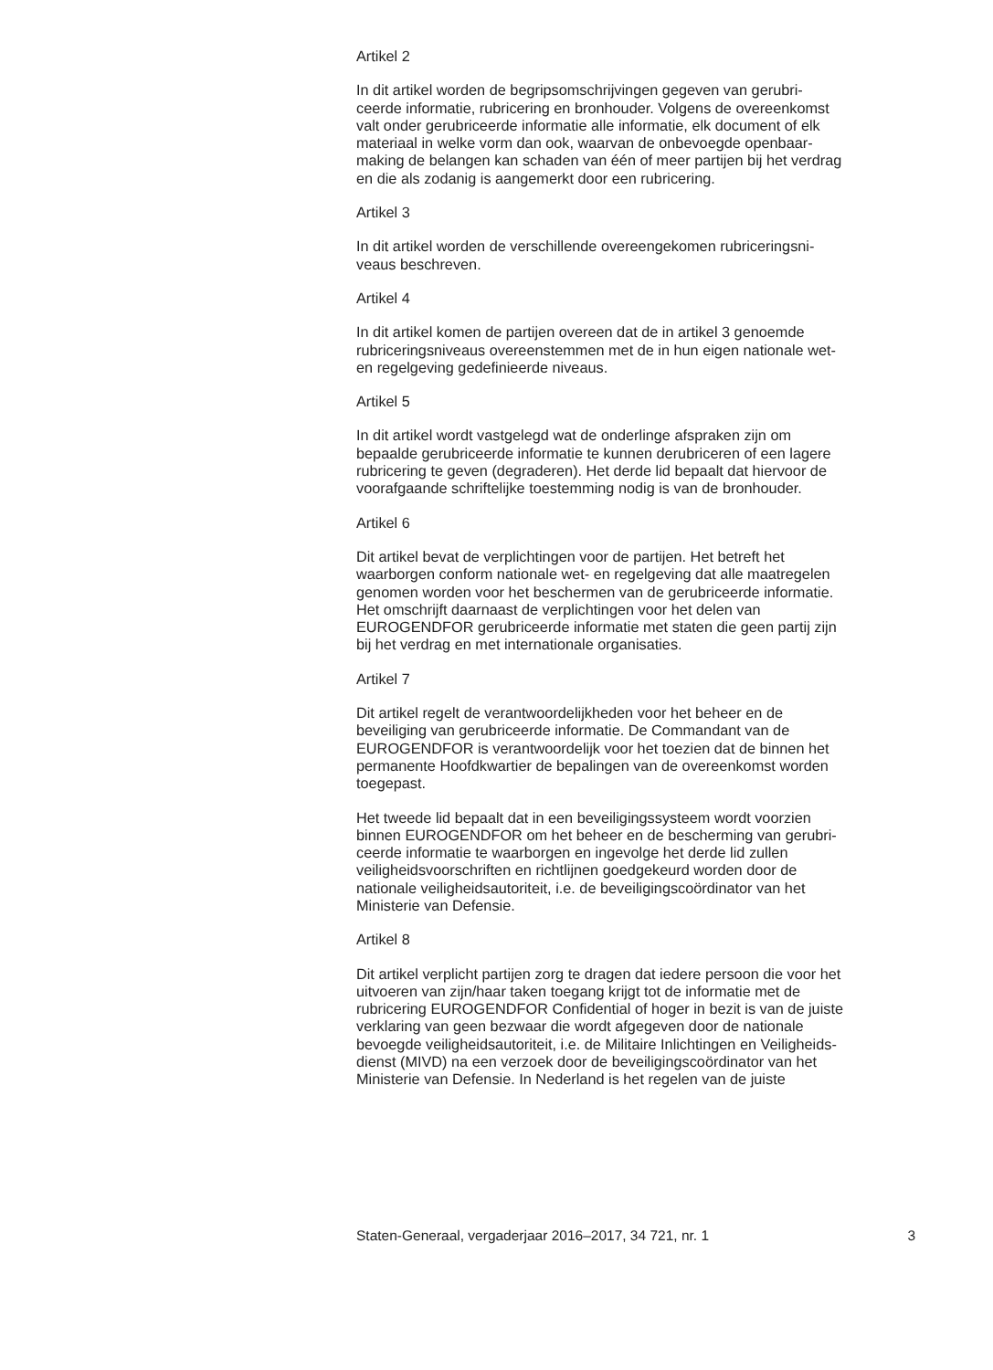Artikel 2
In dit artikel worden de begripsomschrijvingen gegeven van gerubri-
ceerde informatie, rubricering en bronhouder. Volgens de overeenkomst
valt onder gerubriceerde informatie alle informatie, elk document of elk
materiaal in welke vorm dan ook, waarvan de onbevoegde openbaar-
making de belangen kan schaden van één of meer partijen bij het verdrag
en die als zodanig is aangemerkt door een rubricering.
Artikel 3
In dit artikel worden de verschillende overeengekomen rubriceringsni-
veaus beschreven.
Artikel 4
In dit artikel komen de partijen overeen dat de in artikel 3 genoemde
rubriceringsniveaus overeenstemmen met de in hun eigen nationale wet-
en regelgeving gedefinieerde niveaus.
Artikel 5
In dit artikel wordt vastgelegd wat de onderlinge afspraken zijn om
bepaalde gerubriceerde informatie te kunnen derubriceren of een lagere
rubricering te geven (degraderen). Het derde lid bepaalt dat hiervoor de
voorafgaande schriftelijke toestemming nodig is van de bronhouder.
Artikel 6
Dit artikel bevat de verplichtingen voor de partijen. Het betreft het
waarborgen conform nationale wet- en regelgeving dat alle maatregelen
genomen worden voor het beschermen van de gerubriceerde informatie.
Het omschrijft daarnaast de verplichtingen voor het delen van
EUROGENDFOR gerubriceerde informatie met staten die geen partij zijn
bij het verdrag en met internationale organisaties.
Artikel 7
Dit artikel regelt de verantwoordelijkheden voor het beheer en de
beveiliging van gerubriceerde informatie. De Commandant van de
EUROGENDFOR is verantwoordelijk voor het toezien dat de binnen het
permanente Hoofdkwartier de bepalingen van de overeenkomst worden
toegepast.
Het tweede lid bepaalt dat in een beveiligingssysteem wordt voorzien
binnen EUROGENDFOR om het beheer en de bescherming van gerubri-
ceerde informatie te waarborgen en ingevolge het derde lid zullen
veiligheidsvoorschriften en richtlijnen goedgekeurd worden door de
nationale veiligheidsautoriteit, i.e. de beveiligingscoördinator van het
Ministerie van Defensie.
Artikel 8
Dit artikel verplicht partijen zorg te dragen dat iedere persoon die voor het
uitvoeren van zijn/haar taken toegang krijgt tot de informatie met de
rubricering EUROGENDFOR Confidential of hoger in bezit is van de juiste
verklaring van geen bezwaar die wordt afgegeven door de nationale
bevoegde veiligheidsautoriteit, i.e. de Militaire Inlichtingen en Veiligheids-
dienst (MIVD) na een verzoek door de beveiligingscoördinator van het
Ministerie van Defensie. In Nederland is het regelen van de juiste
Staten-Generaal, vergaderjaar 2016–2017, 34 721, nr. 1 3